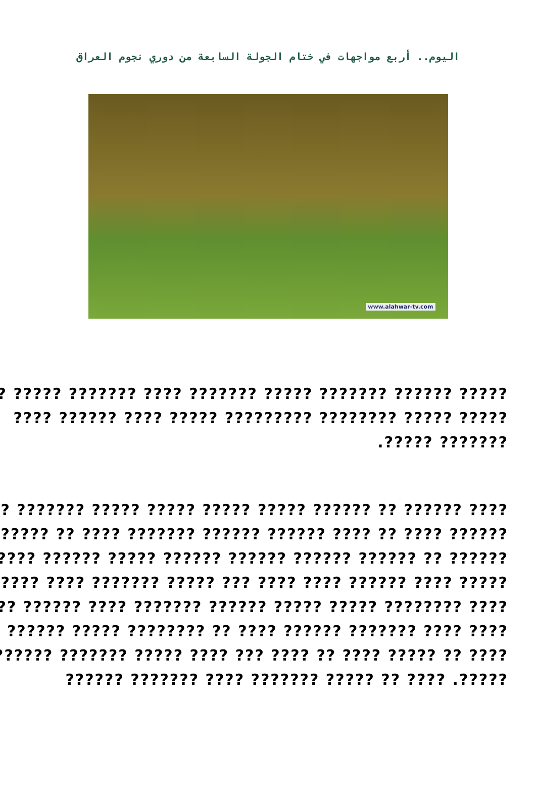اليوم.. أربع مواجهات في ختام الجولة السابعة من دوري نجوم العراق
www.alahwar-tv.com
????? ?????? ??????? ????? ??????? ???? ??????? ????? ?
????? ????? ???????? ????????? ????? ???? ?????? ????
??????? ?????.
???? ?????? ?? ?????? ????? ????? ????? ????? ??????? ???
?????? ???? ?? ???? ?????? ?????? ??????? ???? ?? ???????
?????? ?? ?????? ?????? ?????? ?????? ????? ?????? ??????
????? ???? ?????? ???? ???? ??? ????? ??????? ???? ??????
???? ???????? ????? ????? ?????? ??????? ???? ?????? ????
???? ???? ??????? ?????? ???? ?? ???????? ????? ?????? ??
???? ?? ????? ???? ?? ???? ??? ???? ????? ??????? ??????
?????. ???? ?? ????? ??????? ???? ??????? ??????